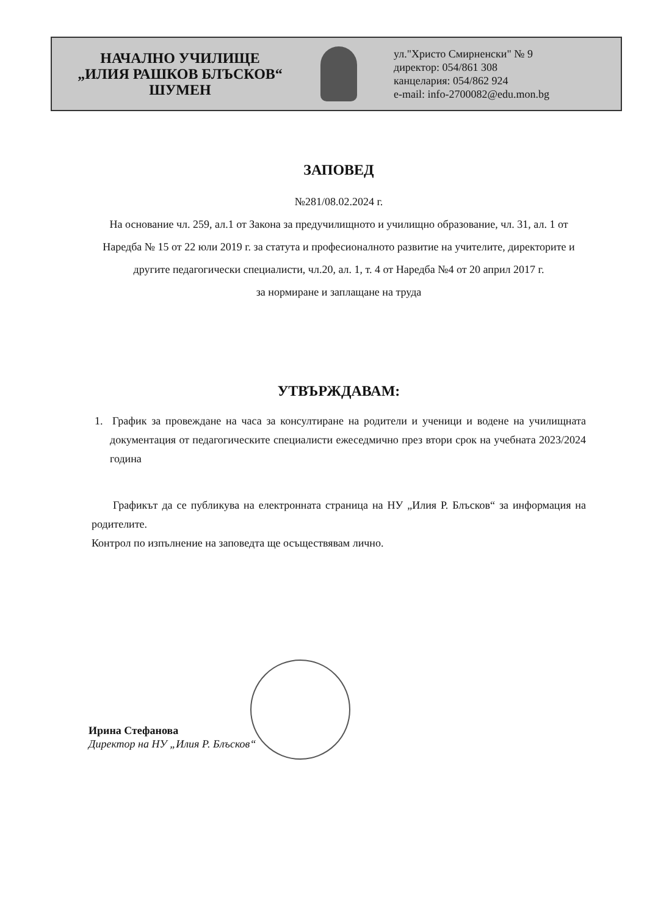НАЧАЛНО УЧИЛИЩЕ
„ИЛИЯ РАШКОВ БЛЪСКОВ“
ШУМЕН
ул."Христо Смирненски" № 9
директор: 054/861 308
канцелария: 054/862 924
e-mail: info-2700082@edu.mon.bg
ЗАПОВЕД
№281/08.02.2024 г.
На основание чл. 259, ал.1 от Закона за предучилищното и училищно образование, чл. 31, ал. 1 от Наредба № 15 от 22 юли 2019 г. за статута и професионалното развитие на учителите, директорите и другите педагогически специалисти, чл.20, ал. 1, т. 4 от Наредба №4 от 20 април 2017 г.
за нормиране и заплащане на труда
УТВЪРЖДАВАМ:
1. График за провеждане на часа за консултиране на родители и ученици и водене на училищната документация от педагогическите специалисти ежеседмично през втори срок на учебната 2023/2024 година
Графикът да се публикува на електронната страница на НУ „Илия Р. Блъсков“ за информация на родителите.
Контрол по изпълнение на заповедта ще осъществявам лично.
Ирина Стефанова
Директор на НУ „Илия Р. Блъсков“